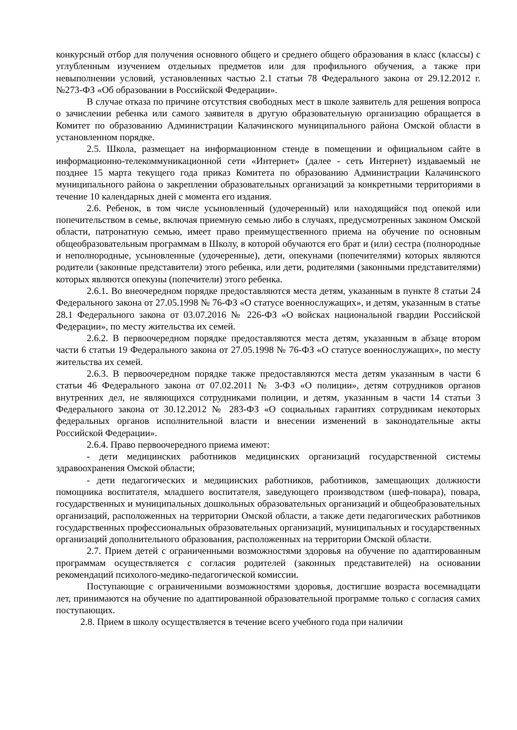конкурсный отбор для получения основного общего и среднего общего образования в класс (классы) с углубленным изучением отдельных предметов или для профильного обучения, а также при невыполнении условий, установленных частью 2.1 статьи 78 Федерального закона от 29.12.2012 г. №273-ФЗ «Об образовании в Российской Федерации».
В случае отказа по причине отсутствия свободных мест в школе заявитель для решения вопроса о зачислении ребенка или самого заявителя в другую образовательную организацию обращается в Комитет по образованию Администрации Калачинского муниципального района Омской области в установленном порядке.
2.5. Школа, размещает на информационном стенде в помещении и официальном сайте в информационно-телекоммуникационной сети «Интернет» (далее - сеть Интернет) издаваемый не позднее 15 марта текущего года приказ Комитета по образованию Администрации Калачинского муниципального района о закреплении образовательных организаций за конкретными территориями в течение 10 календарных дней с момента его издания.
2.6. Ребенок, в том числе усыновленный (удочеренный) или находящийся под опекой или попечительством в семье, включая приемную семью либо в случаях, предусмотренных законом Омской области, патронатную семью, имеет право преимущественного приема на обучение по основным общеобразовательным программам в Школу, в которой обучаются его брат и (или) сестра (полнородные и неполнородные, усыновленные (удочеренные), дети, опекунами (попечителями) которых являются родители (законные представители) этого ребенка, или дети, родителями (законными представителями) которых являются опекуны (попечители) этого ребенка.
2.6.1. Во внеочередном порядке предоставляются места детям, указанным в пункте 8 статьи 24 Федерального закона от 27.05.1998 № 76-ФЗ «О статусе военнослужащих», и детям, указанным в статье 28.1 Федерального закона от 03.07.2016 № 226-ФЗ «О войсках национальной гвардии Российской Федерации», по месту жительства их семей.
2.6.2. В первоочередном порядке предоставляются места детям, указанным в абзаце втором части 6 статьи 19 Федерального закона от 27.05.1998 № 76-ФЗ «О статусе военнослужащих», по месту жительства их семей.
2.6.3. В первоочередном порядке также предоставляются места детям указанным в части 6 статьи 46 Федерального закона от 07.02.2011 № 3-ФЗ «О полиции», детям сотрудников органов внутренних дел, не являющихся сотрудниками полиции, и детям, указанным в части 14 статьи 3 Федерального закона от 30.12.2012 № 283-ФЗ «О социальных гарантиях сотрудникам некоторых федеральных органов исполнительной власти и внесении изменений в законодательные акты Российской Федерации».
2.6.4. Право первоочередного приема имеют:
- дети медицинских работников медицинских организаций государственной системы здравоохранения Омской области;
- дети педагогических и медицинских работников, работников, замещающих должности помощника воспитателя, младшего воспитателя, заведующего производством (шеф-повара), повара, государственных и муниципальных дошкольных образовательных организаций и общеобразовательных организаций, расположенных на территории Омской области, а также дети педагогических работников государственных профессиональных образовательных организаций, муниципальных и государственных организаций дополнительного образования, расположенных на территории Омской области.
2.7. Прием детей с ограниченными возможностями здоровья на обучение по адаптированным программам осуществляется с согласия родителей (законных представителей) на основании рекомендаций психолого-медико-педагогической комиссии.
Поступающие с ограниченными возможностями здоровья, достигшие возраста восемнадцати лет, принимаются на обучение по адаптированной образовательной программе только с согласия самих поступающих.
2.8. Прием в школу осуществляется в течение всего учебного года при наличии